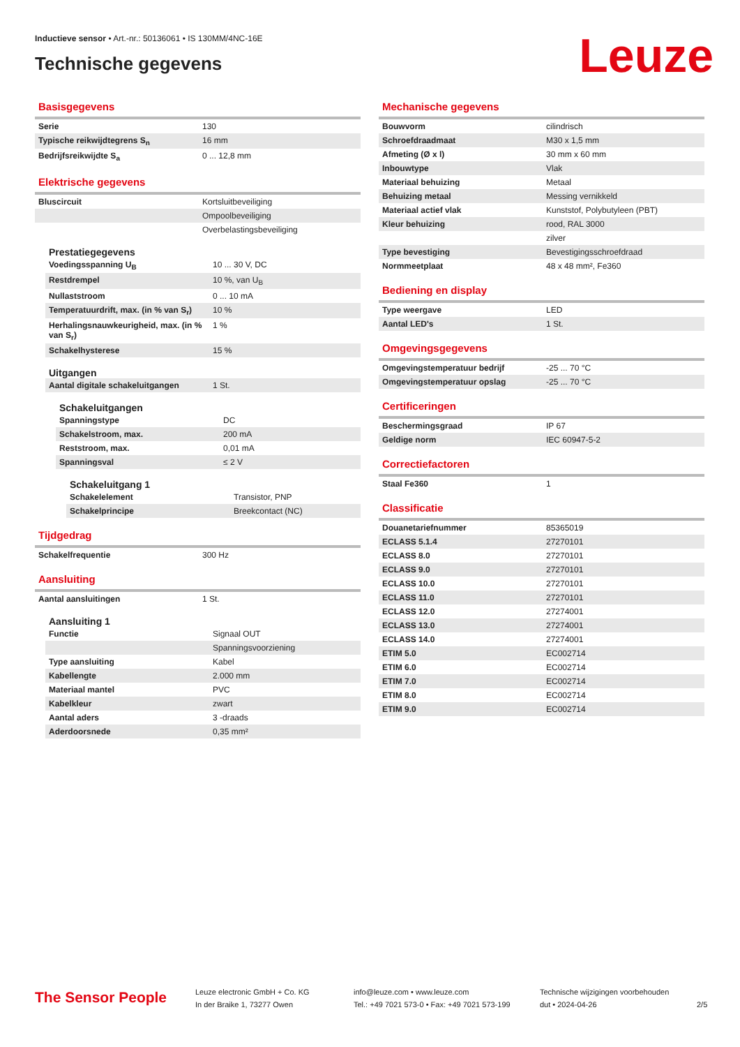Inductieve sensor • Art.-nr.: 50136061 • IS 130MM/4NC-16E
Technische gegevens Leuze
Basisgegevens
| Serie | 130 |
| Typische reikwijdtegrens S<sub>n</sub> | 16 mm |
| Bedrijfsreikwijdte S<sub>a</sub> | 0 ... 12,8 mm |
Elektrische gegevens
| Bluscircuit | Kortsluitbeveiliging |
| | Ompoolbeveiliging |
| | Overbelastingsbeveiliging |
Prestatiegegevens
| Voedingsspanning U<sub>B</sub> | 10 ... 30 V, DC |
| Restdrempel | 10 %, van U<sub>B</sub> |
| Nullaststroom | 0 ... 10 mA |
| Temperatuurdrift, max. (in % van S<sub>r</sub>) | 10 % |
| Herhalingsnauwkeurigheid, max. (in % van S<sub>r</sub>) | 1 % |
| Schakelhysterese | 15 % |
Uitgangen
| Aantal digitale schakeluitgangen | 1 St. |
Schakeluitgangen
| Spanningstype | DC |
| Schakelstroom, max. | 200 mA |
| Reststroom, max. | 0,01 mA |
| Spanningsval | ≤ 2 V |
Schakeluitgang 1
| Schakelelement | Transistor, PNP |
| Schakelprincipe | Breekcontact (NC) |
Tijdgedrag
| Schakelfrequentie | 300 Hz |
Aansluiting
| Aantal aansluitingen | 1 St. |
Aansluiting 1
| Functie | Signaal OUT |
| | Spanningsvoorziening |
| Type aansluiting | Kabel |
| Kabellengte | 2.000 mm |
| Materiaal mantel | PVC |
| Kabelkleur | zwart |
| Aantal aders | 3 -draads |
| Aderdoorsnede | 0,35 mm² |
Mechanische gegevens
| Bouwvorm | cilindrisch |
| Schroefdraadmaat | M30 x 1,5 mm |
| Afmeting (Ø x l) | 30 mm x 60 mm |
| Inbouwtype | Vlak |
| Materiaal behuizing | Metaal |
| Behuizing metaal | Messing vernikkeld |
| Materiaal actief vlak | Kunststof, Polybutyleen (PBT) |
| Kleur behuizing | rood, RAL 3000 |
| | zilver |
| Type bevestiging | Bevestigingsschroefdraad |
| Normmeetplaat | 48 x 48 mm², Fe360 |
Bediening en display
| Type weergave | LED |
| Aantal LED's | 1 St. |
Omgevingsgegevens
| Omgevingstemperatuur bedrijf | -25 ... 70 °C |
| Omgevingstemperatuur opslag | -25 ... 70 °C |
Certificeringen
| Beschermingsgraad | IP 67 |
| Geldige norm | IEC 60947-5-2 |
Correctiefactoren
| Staal Fe360 | 1 |
Classificatie
| Douanetariefnummer | 85365019 |
| ECLASS 5.1.4 | 27270101 |
| ECLASS 8.0 | 27270101 |
| ECLASS 9.0 | 27270101 |
| ECLASS 10.0 | 27270101 |
| ECLASS 11.0 | 27270101 |
| ECLASS 12.0 | 27274001 |
| ECLASS 13.0 | 27274001 |
| ECLASS 14.0 | 27274001 |
| ETIM 5.0 | EC002714 |
| ETIM 6.0 | EC002714 |
| ETIM 7.0 | EC002714 |
| ETIM 8.0 | EC002714 |
| ETIM 9.0 | EC002714 |
The Sensor People
Leuze electronic GmbH + Co. KG
In der Braike 1, 73277 Owen
info@leuze.com • www.leuze.com
Tel.: +49 7021 573-0 • Fax: +49 7021 573-199
Technische wijzigingen voorbehouden
dut • 2024-04-26
2/5